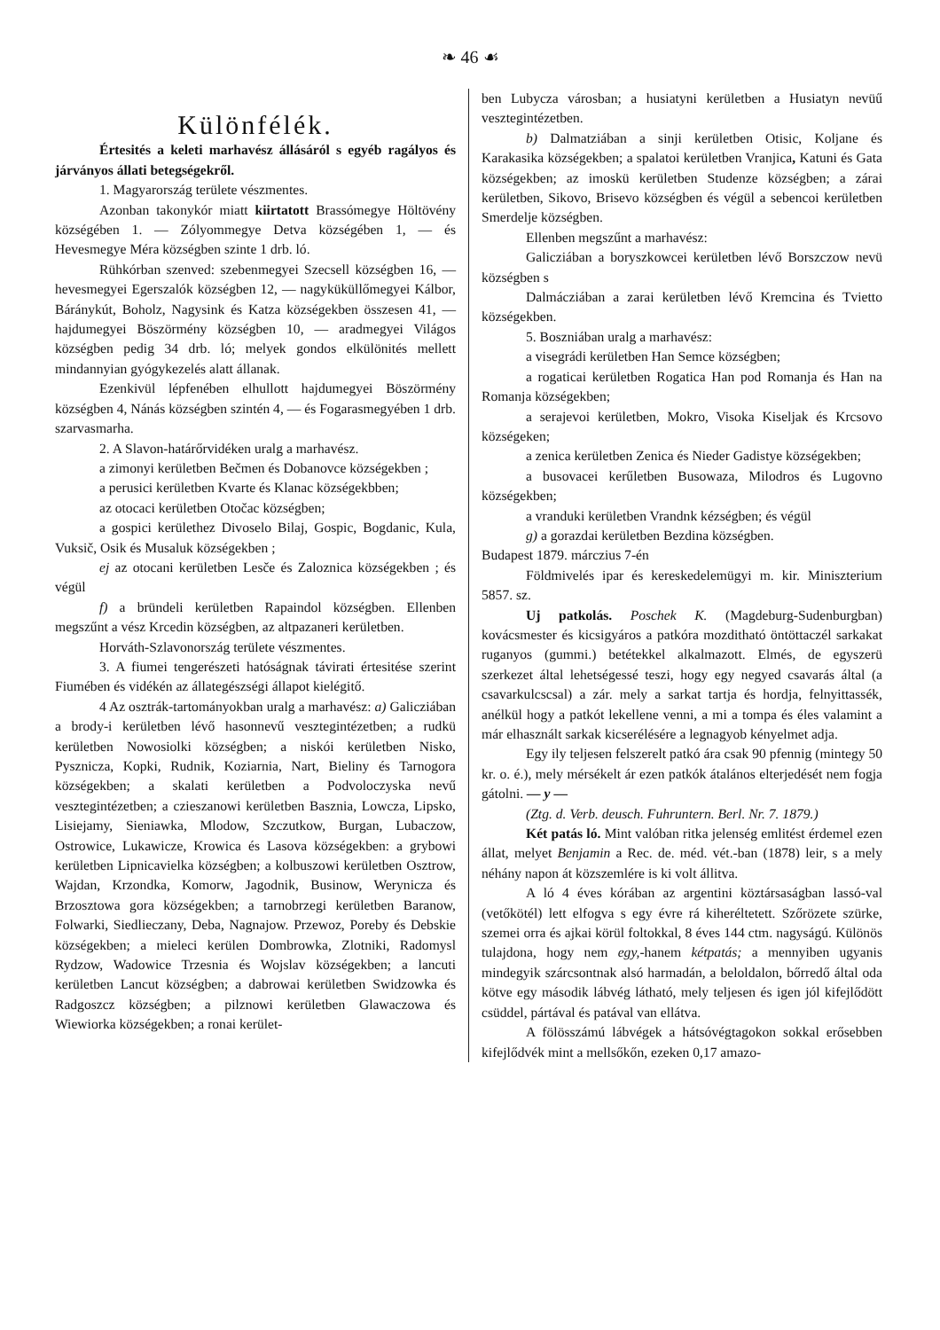❧ 46 ☙
Különfélék.
Értesités a keleti marhavész állásáról s egyéb ragályos és járványos állati betegségekről.
1. Magyarország területe vészmentes.
Azonban takonykór miatt kiirtatott Brassómegye Höltövény községében 1. — Zólyommegye Detva községében 1, — és Hevesmegye Méra községben szinte 1 drb. ló.
Rühkórban szenved: szebenmegyei Szecsell községben 16, — hevesmegyei Egerszalók községben 12, — nagyküküllőmegyei Kálbor, Báránykút, Boholz, Nagysink és Katza községekben összesen 41, — hajdumegyei Böszörmény községben 10, — aradmegyei Világos községben pedig 34 drb. ló; melyek gondos elkülönités mellett mindannyian gyógykezelés alatt állanak.
Ezenkivül lépfenében elhullott hajdumegyei Böszörmény községben 4, Nánás községben szintén 4, — és Fogarasmegyében 1 drb. szarvasmarha.
2. A Slavon-határőrvidéken uralg a marhavész.
a zimonyi kerületben Bečmen és Dobanovce községekben ;
a perusici kerületben Kvarte és Klanac községekbben;
az otocaci kerületben Otočac községben;
a gospici kerülethez Divoselo Bilaj, Gospic, Bogdanic, Kula, Vuksič, Osik és Musaluk községekben ;
ej az otocani kerületben Lesče és Zaloznica községekben ; és végül
f) a bründeli kerületben Rapaindol községben. Ellenben megszűnt a vész Krcedin községben, az altpazaneri kerületben.
Horváth-Szlavonország területe vészmentes.
3. A fiumei tengerészeti hatóságnak távirati értesitése szerint Fiumében és vidékén az állategészségi állapot kielégitő.
4 Az osztrák-tartományokban uralg a marhavész: a) Galicziában a brody-i kerületben lévő hasonnevű vesztegintézetben; a rudkü kerületben Nowosiolki községben; a niskói kerületben Nisko, Pysznicza, Kopki, Rudnik, Koziarnia, Nart, Bieliny és Tarnogora községekben; a skalati kerületben a Podvoloczyska nevű vesztegintézetben; a czieszanowi kerületben Basznia, Lowcza, Lipsko, Lisiejamy, Sieniawka, Mlodow, Szczutkow, Burgan, Lubaczow, Ostrowice, Lukawicze, Krowica és Lasova községekben: a grybowi kerületben Lipnicavielka községben; a kolbuszowi kerületben Osztrow, Wajdan, Krzondka, Komorw, Jagodnik, Businow, Werynicza és Brzosztowa gora községekben; a tarnobrzegi kerületben Baranow, Folwarki, Siedlieczany, Deba, Nagnajow. Przewoz, Poreby és Debskie községekben; a mieleci kerülen Dombrowka, Zlotniki, Radomysl Rydzow, Wadowice Trzesnia és Wojslav községekben; a lancuti kerületben Lancut községben; a dabrowai kerületben Swidzowka és Radgoszcz községben; a pilznowi kerületben Glawaczowa és Wiewiorka községekben; a ronai kerület-
ben Lubycza városban; a husiatyni kerületben a Husiatyn nevüű vesztegintézetben.
b) Dalmatziában a sinji kerületben Otisic, Koljane és Karakasika községekben; a spalatoi kerületben Vranjica, Katuni és Gata községekben; az imoskü kerületben Studenze községben; a zárai kerületben, Sikovo, Brisevo községben és végül a sebencoi kerületben Smerdelje községben.
Ellenben megszűnt a marhavész:
Galicziában a boryszkowcei kerületben lévő Borszczow nevü községben s
Dalmácziában a zarai kerületben lévő Kremcina és Tvietto községekben.
5. Boszniában uralg a marhavész:
a visegrádi kerületben Han Semce községben;
a rogaticai kerületben Rogatica Han pod Romanja és Han na Romanja községekben;
a serajevoi kerületben, Mokro, Visoka Kiseljak és Krcsovo községeken;
a zenica kerületben Zenica és Nieder Gadistye községekben;
a busovacei kerűletben Busowaza, Milodros és Lugovno községekben;
a vranduki kerületben Vrandnk kézségben; és végül
g) a gorazdai kerületben Bezdina községben.
Budapest 1879. márczius 7-én
Földmivelés ipar és kereskedelemügyi m. kir. Miniszterium 5857. sz.
Uj patkolás. Poschek K. (Magdeburg-Sudenburgban) kovácsmester és kicsigyáros a patkóra mozditható öntöttaczél sarkakat ruganyos (gummi.) betétekkel alkalmazott. Elmés, de egyszerü szerkezet által lehetségessé teszi, hogy egy negyed csavarás által (a csavarkulcscsal) a zár. mely a sarkat tartja és hordja, felnyittassék, anélkül hogy a patkót lekellene venni, a mi a tompa és éles valamint a már elhasznált sarkak kicserélésére a legnagyob kényelmet adja.
Egy ily teljesen felszerelt patkó ára csak 90 pfennig (mintegy 50 kr. o. é.), mely mérsékelt ár ezen patkók átalános elterjedését nem fogja gátolni. — y —
(Ztg. d. Verb. deusch. Fuhruntern. Berl. Nr. 7. 1879.)
Két patás ló. Mint valóban ritka jelenség emlitést érdemel ezen állat, melyet Benjamin a Rec. de. méd. vét.-ban (1878) leir, s a mely néhány napon át közszemlére is ki volt állitva.
A ló 4 éves kórában az argentini köztársaságban lassó-val (vetőkötél) lett elfogva s egy évre rá kiheréltetett. Szőrözete szürke, szemei orra és ajkai körül foltokkal, 8 éves 144 ctm. nagyságú. Különös tulajdona, hogy nem egy,-hanem kétpatás; a mennyiben ugyanis mindegyik szárcsontnak alsó harmadán, a beloldalon, bőrredő által oda kötve egy második lábvég látható, mely teljesen és igen jól kifejlődött csüddel, pártával és patával van ellátva.
A fölösszámú lábvégek a hátsóvégtagokon sokkal erősebben kifejlődvék mint a mellsőkőn, ezeken 0,17 amazo-